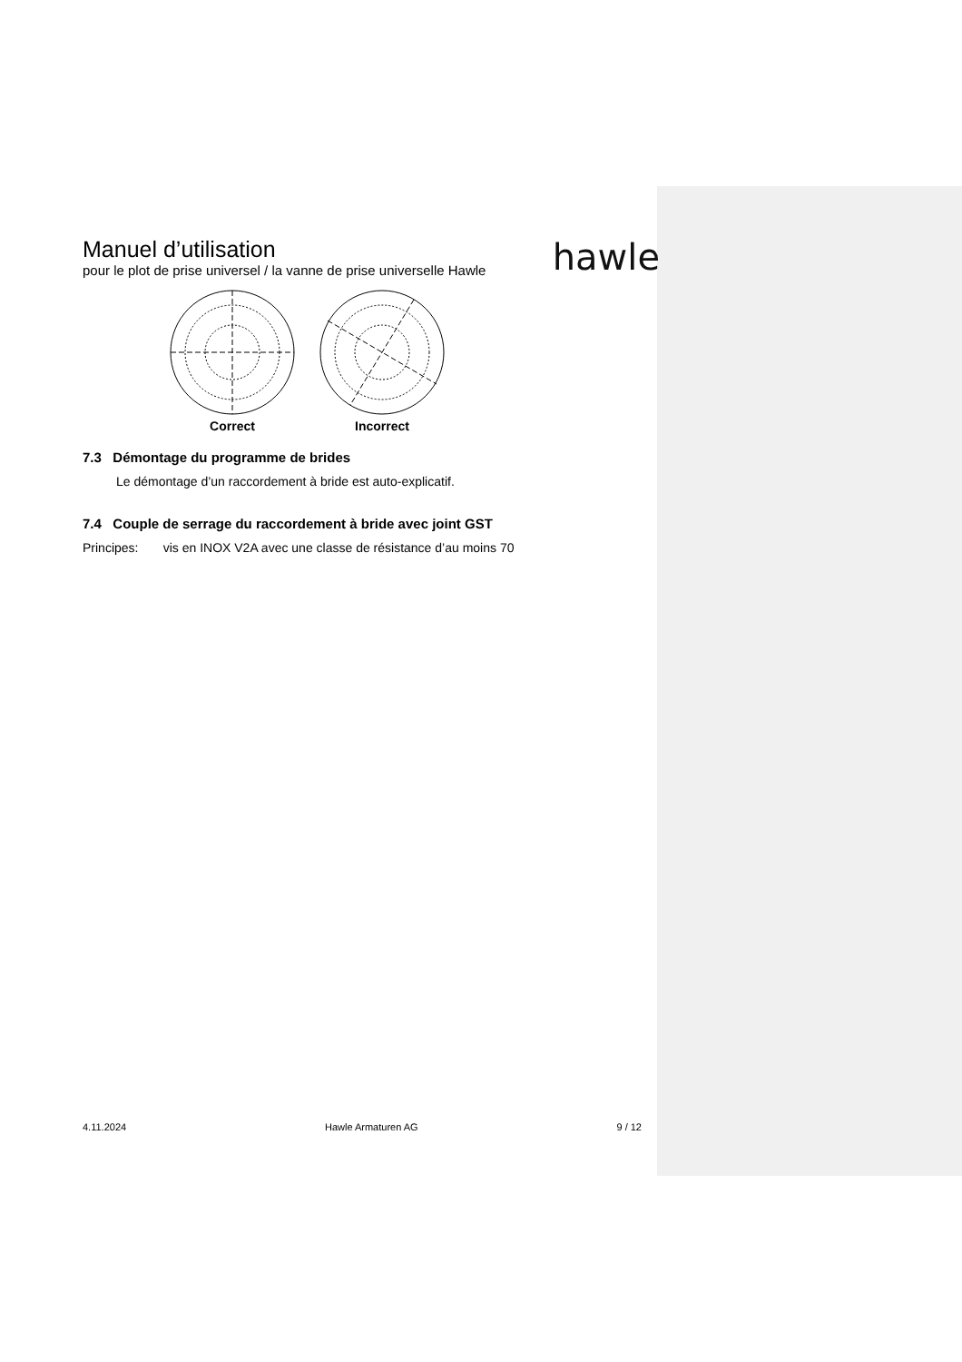Manuel d’utilisation
pour le plot de prise universel / la vanne de prise universelle Hawle
hawle
Correct Incorrect
7.3 Démontage du programme de brides
Le démontage d’un raccordement à bride est auto-explicatif.
7.4 Couple de serrage du raccordement à bride avec joint GST
Principes: vis en INOX V2A avec une classe de résistance d’au moins 70
4.11.2024 Hawle Armaturen AG 9 / 12